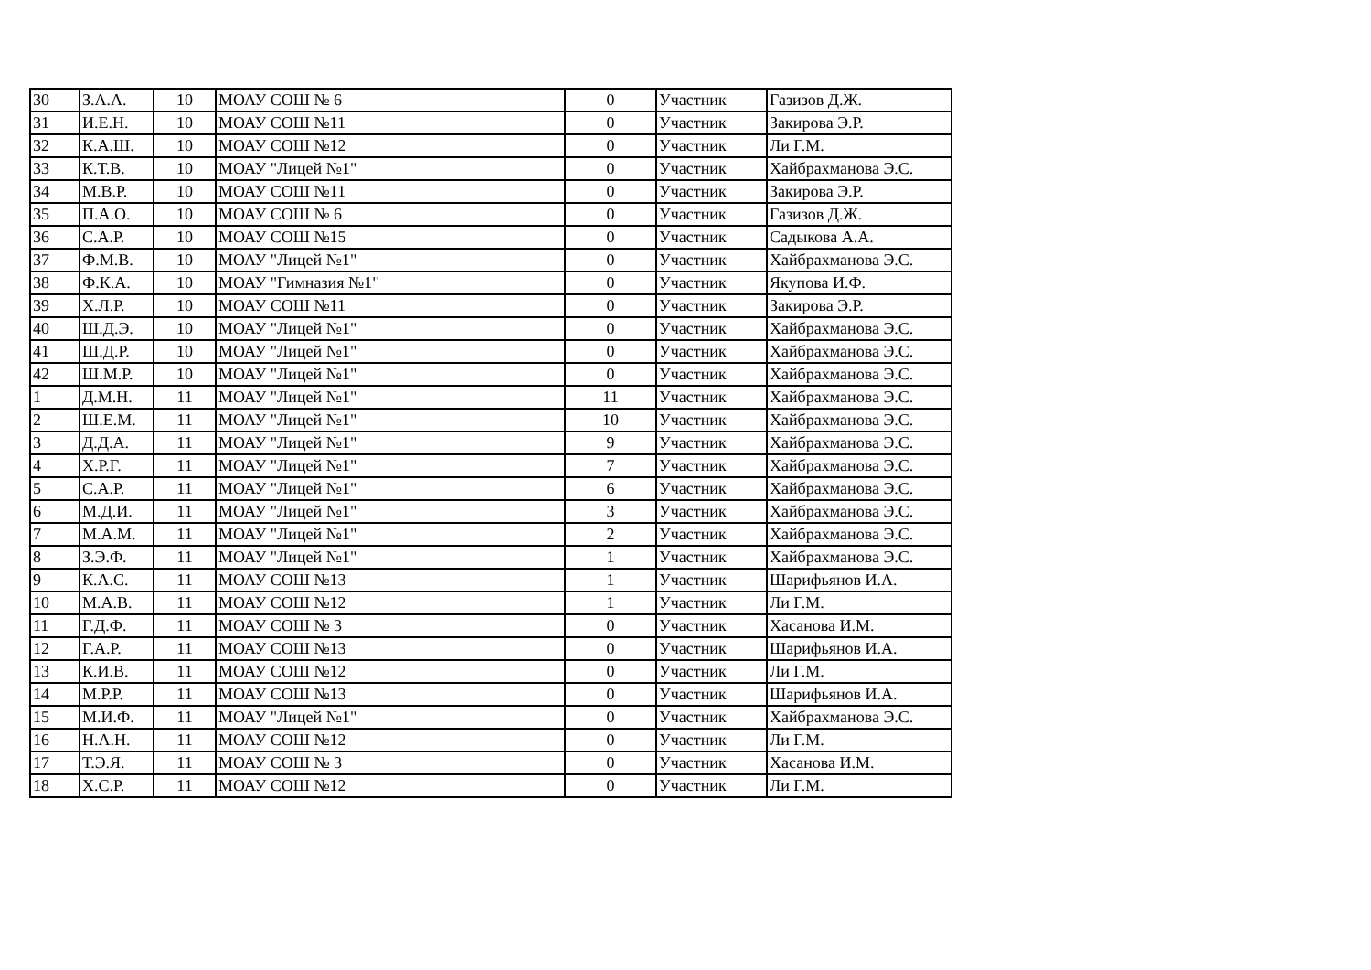| 30 | З.А.А. | 10 | МОАУ СОШ № 6 | 0 | Участник | Газизов Д.Ж. |
| 31 | И.Е.Н. | 10 | МОАУ СОШ №11 | 0 | Участник | Закирова Э.Р. |
| 32 | К.А.Ш. | 10 | МОАУ СОШ №12 | 0 | Участник | Ли Г.М. |
| 33 | К.Т.В. | 10 | МОАУ "Лицей №1" | 0 | Участник | Хайбрахманова Э.С. |
| 34 | М.В.Р. | 10 | МОАУ СОШ №11 | 0 | Участник | Закирова Э.Р. |
| 35 | П.А.О. | 10 | МОАУ СОШ № 6 | 0 | Участник | Газизов Д.Ж. |
| 36 | С.А.Р. | 10 | МОАУ СОШ №15 | 0 | Участник | Садыкова А.А. |
| 37 | Ф.М.В. | 10 | МОАУ "Лицей №1" | 0 | Участник | Хайбрахманова Э.С. |
| 38 | Ф.К.А. | 10 | МОАУ "Гимназия №1" | 0 | Участник | Якупова И.Ф. |
| 39 | Х.Л.Р. | 10 | МОАУ СОШ №11 | 0 | Участник | Закирова Э.Р. |
| 40 | Ш.Д.Э. | 10 | МОАУ "Лицей №1" | 0 | Участник | Хайбрахманова Э.С. |
| 41 | Ш.Д.Р. | 10 | МОАУ "Лицей №1" | 0 | Участник | Хайбрахманова Э.С. |
| 42 | Ш.М.Р. | 10 | МОАУ "Лицей №1" | 0 | Участник | Хайбрахманова Э.С. |
| 1 | Д.М.Н. | 11 | МОАУ "Лицей №1" | 11 | Участник | Хайбрахманова Э.С. |
| 2 | Ш.Е.М. | 11 | МОАУ "Лицей №1" | 10 | Участник | Хайбрахманова Э.С. |
| 3 | Д.Д.А. | 11 | МОАУ "Лицей №1" | 9 | Участник | Хайбрахманова Э.С. |
| 4 | Х.Р.Г. | 11 | МОАУ "Лицей №1" | 7 | Участник | Хайбрахманова Э.С. |
| 5 | С.А.Р. | 11 | МОАУ "Лицей №1" | 6 | Участник | Хайбрахманова Э.С. |
| 6 | М.Д.И. | 11 | МОАУ "Лицей №1" | 3 | Участник | Хайбрахманова Э.С. |
| 7 | М.А.М. | 11 | МОАУ "Лицей №1" | 2 | Участник | Хайбрахманова Э.С. |
| 8 | З.Э.Ф. | 11 | МОАУ "Лицей №1" | 1 | Участник | Хайбрахманова Э.С. |
| 9 | К.А.С. | 11 | МОАУ СОШ №13 | 1 | Участник | Шарифьянов И.А. |
| 10 | М.А.В. | 11 | МОАУ СОШ №12 | 1 | Участник | Ли Г.М. |
| 11 | Г.Д.Ф. | 11 | МОАУ СОШ № 3 | 0 | Участник | Хасанова И.М. |
| 12 | Г.А.Р. | 11 | МОАУ СОШ №13 | 0 | Участник | Шарифьянов И.А. |
| 13 | К.И.В. | 11 | МОАУ СОШ №12 | 0 | Участник | Ли Г.М. |
| 14 | М.Р.Р. | 11 | МОАУ СОШ №13 | 0 | Участник | Шарифьянов И.А. |
| 15 | М.И.Ф. | 11 | МОАУ "Лицей №1" | 0 | Участник | Хайбрахманова Э.С. |
| 16 | Н.А.Н. | 11 | МОАУ СОШ №12 | 0 | Участник | Ли Г.М. |
| 17 | Т.Э.Я. | 11 | МОАУ СОШ № 3 | 0 | Участник | Хасанова И.М. |
| 18 | Х.С.Р. | 11 | МОАУ СОШ №12 | 0 | Участник | Ли Г.М. |